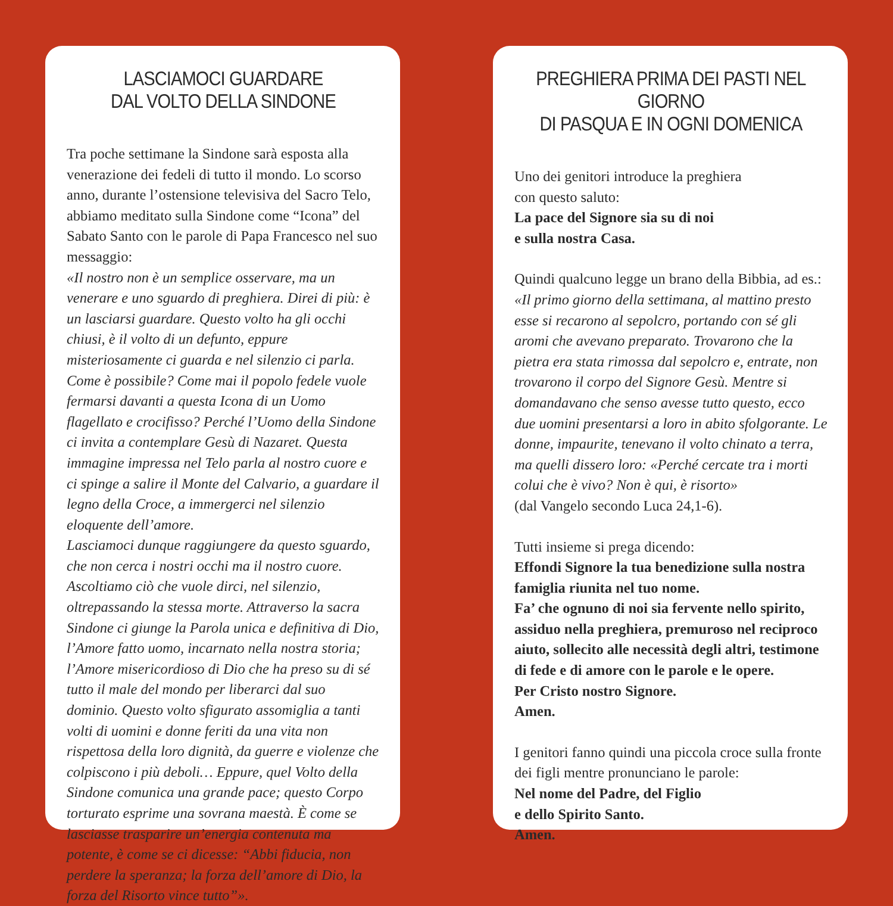LASCIAMOCI GUARDARE
DAL VOLTO DELLA SINDONE
Tra poche settimane la Sindone sarà esposta alla venerazione dei fedeli di tutto il mondo. Lo scorso anno, durante l’ostensione televisiva del Sacro Telo, abbiamo meditato sulla Sindone come “Icona” del Sabato Santo con le parole di Papa Francesco nel suo messaggio:
«Il nostro non è un semplice osservare, ma un venerare e uno sguardo di preghiera. Direi di più: è un lasciarsi guardare. Questo volto ha gli occhi chiusi, è il volto di un defunto, eppure misteriosamente ci guarda e nel silenzio ci parla. Come è possibile? Come mai il popolo fedele vuole fermarsi davanti a questa Icona di un Uomo flagellato e crocifisso? Perché l’Uomo della Sindone ci invita a contemplare Gesù di Nazaret. Questa immagine impressa nel Telo parla al nostro cuore e ci spinge a salire il Monte del Calvario, a guardare il legno della Croce, a immergerci nel silenzio eloquente dell’amore.
Lasciamoci dunque raggiungere da questo sguardo, che non cerca i nostri occhi ma il nostro cuore. Ascoltiamo ciò che vuole dirci, nel silenzio, oltrepassando la stessa morte. Attraverso la sacra Sindone ci giunge la Parola unica e definitiva di Dio, l’Amore fatto uomo, incarnato nella nostra storia; l’Amore misericordioso di Dio che ha preso su di sé tutto il male del mondo per liberarci dal suo dominio. Questo volto sfigurato assomiglia a tanti volti di uomini e donne feriti da una vita non rispettosa della loro dignità, da guerre e violenze che colpiscono i più deboli… Eppure, quel Volto della Sindone comunica una grande pace; questo Corpo torturato esprime una sovrana maestà. È come se lasciasse trasparire un’energia contenuta ma potente, è come se ci dicesse: “Abbi fiducia, non perdere la speranza; la forza dell’amore di Dio, la forza del Risorto vince tutto”».
PREGHIERA PRIMA DEI PASTI NEL GIORNO
DI PASQUA E IN OGNI DOMENICA
Uno dei genitori introduce la preghiera
con questo saluto:
La pace del Signore sia su di noi
e sulla nostra Casa.
Quindi qualcuno legge un brano della Bibbia, ad es.:
«Il primo giorno della settimana, al mattino presto esse si recarono al sepolcro, portando con sé gli aromi che avevano preparato. Trovarono che la pietra era stata rimossa dal sepolcro e, entrate, non trovarono il corpo del Signore Gesù. Mentre si domandavano che senso avesse tutto questo, ecco due uomini presentarsi a loro in abito sfolgorante. Le donne, impaurite, tenevano il volto chinato a terra, ma quelli dissero loro: «Perché cercate tra i morti colui che è vivo? Non è qui, è risorto»
(dal Vangelo secondo Luca 24,1-6).
Tutti insieme si prega dicendo:
Effondi Signore la tua benedizione sulla nostra famiglia riunita nel tuo nome.
Fa’ che ognuno di noi sia fervente nello spirito, assiduo nella preghiera, premuroso nel reciproco aiuto, sollecito alle necessità degli altri, testimone di fede e di amore con le parole e le opere.
Per Cristo nostro Signore.
Amen.
I genitori fanno quindi una piccola croce sulla fronte dei figli mentre pronunciano le parole:
Nel nome del Padre, del Figlio
e dello Spirito Santo.
Amen.